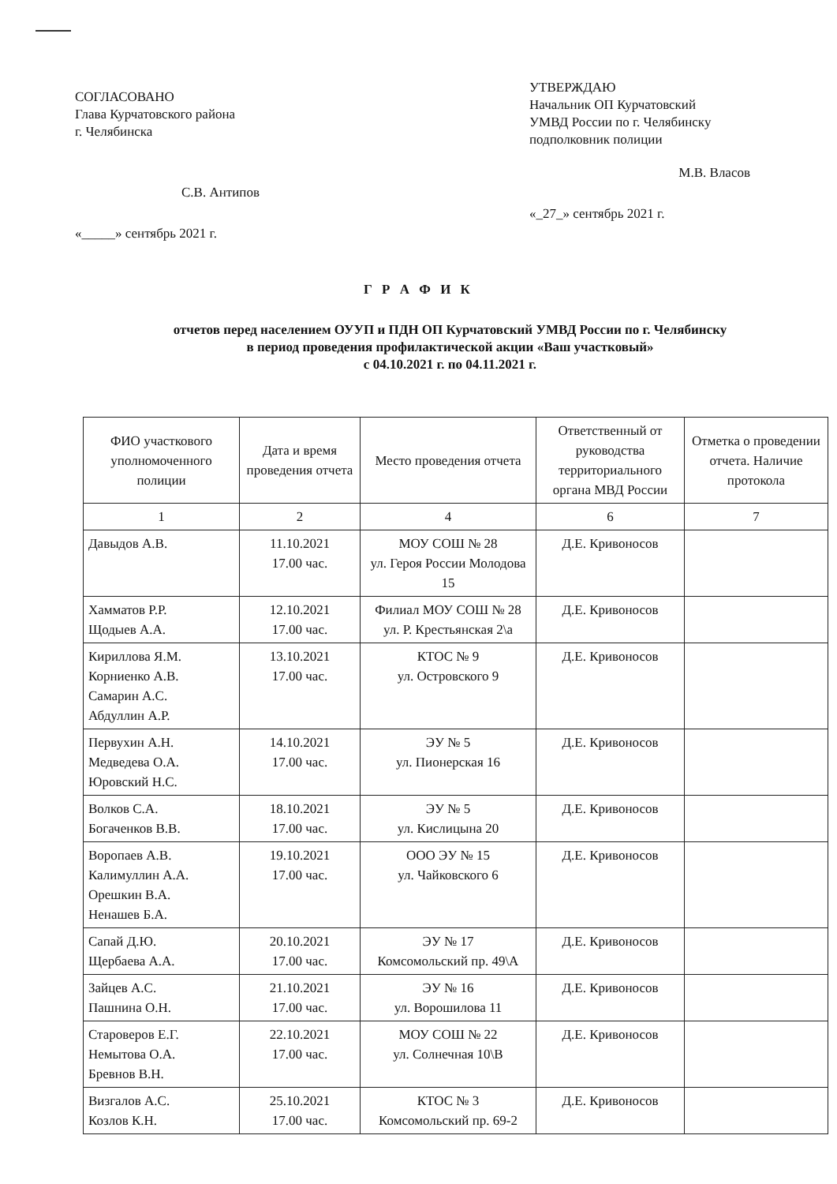СОГЛАСОВАНО
Глава Курчатовского района
г. Челябинска
С.В. Антипов
«_____» сентябрь 2021 г.
УТВЕРЖДАЮ
Начальник ОП Курчатовский
УМВД России по г. Челябинску
подполковник полиции
М.В. Власов
«_27_» сентябрь 2021 г.
Г Р А Ф И К
отчетов перед населением ОУУП и ПДН ОП Курчатовский УМВД России по г. Челябинску
в период проведения профилактической акции «Ваш участковый»
с 04.10.2021 г. по 04.11.2021 г.
| ФИО участкового уполномоченного полиции | Дата и время проведения отчета | Место проведения отчета | Ответственный от руководства территориального органа МВД России | Отметка о проведении отчета. Наличие протокола |
| --- | --- | --- | --- | --- |
| 1 | 2 | 4 | 6 | 7 |
| Давыдов А.В. | 11.10.2021 17.00 час. | МОУ СОШ № 28 ул. Героя России Молодова 15 | Д.Е. Кривоносов | |
| Хамматов Р.Р. Щодыев А.А. | 12.10.2021 17.00 час. | Филиал МОУ СОШ № 28 ул. Р. Крестьянская 2\а | Д.Е. Кривоносов | |
| Кириллова Я.М. Корниенко А.В. Самарин А.С. Абдуллин А.Р. | 13.10.2021 17.00 час. | КТОС № 9 ул. Островского 9 | Д.Е. Кривоносов | |
| Первухин А.Н. Медведева О.А. Юровский Н.С. | 14.10.2021 17.00 час. | ЭУ № 5 ул. Пионерская 16 | Д.Е. Кривоносов | |
| Волков С.А. Богаченков В.В. | 18.10.2021 17.00 час. | ЭУ № 5 ул. Кислицына 20 | Д.Е. Кривоносов | |
| Воропаев А.В. Калимуллин А.А. Орешкин В.А. Ненашев Б.А. | 19.10.2021 17.00 час. | ООО ЭУ № 15 ул. Чайковского 6 | Д.Е. Кривоносов | |
| Сапай Д.Ю. Щербаева А.А. | 20.10.2021 17.00 час. | ЭУ № 17 Комсомольский пр. 49\А | Д.Е. Кривоносов | |
| Зайцев А.С. Пашнина О.Н. | 21.10.2021 17.00 час. | ЭУ № 16 ул. Ворошилова 11 | Д.Е. Кривоносов | |
| Староверов Е.Г. Немытова О.А. Бревнов В.Н. | 22.10.2021 17.00 час. | МОУ СОШ № 22 ул. Солнечная 10\В | Д.Е. Кривоносов | |
| Визгалов А.С. Козлов К.Н. | 25.10.2021 17.00 час. | КТОС № 3 Комсомольский пр. 69-2 | Д.Е. Кривоносов | |